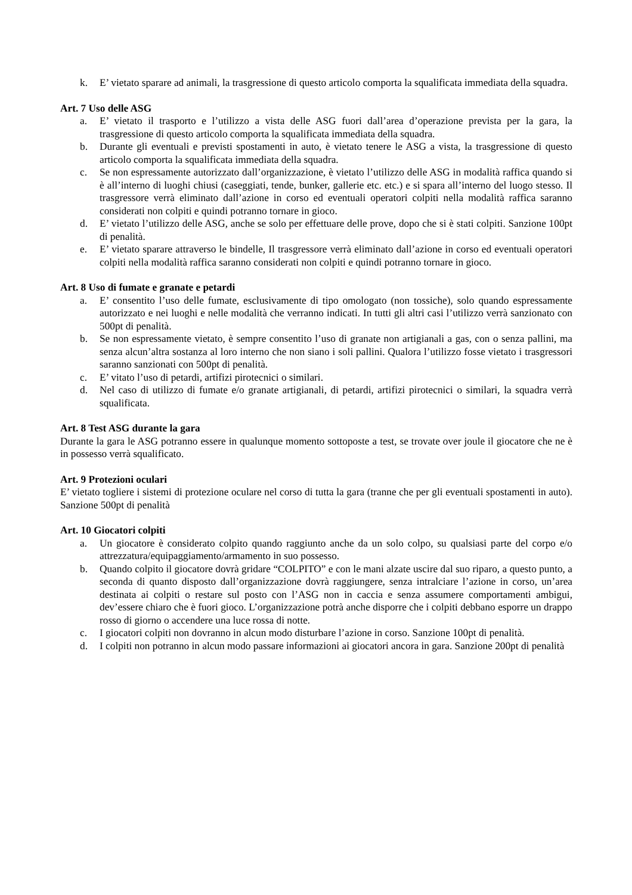k. E’ vietato sparare ad animali, la trasgressione di questo articolo comporta la squalificata immediata della squadra.
Art. 7 Uso delle ASG
a. E’ vietato il trasporto e l’utilizzo a vista delle ASG fuori dall’area d’operazione prevista per la gara, la trasgressione di questo articolo comporta la squalificata immediata della squadra.
b. Durante gli eventuali e previsti spostamenti in auto, è vietato tenere le ASG a vista, la trasgressione di questo articolo comporta la squalificata immediata della squadra.
c. Se non espressamente autorizzato dall’organizzazione, è vietato l’utilizzo delle ASG in modalità raffica quando si è all’interno di luoghi chiusi (caseggiati, tende, bunker, gallerie etc. etc.) e si spara all’interno del luogo stesso. Il trasgressore verrà eliminato dall’azione in corso ed eventuali operatori colpiti nella modalità raffica saranno considerati non colpiti e quindi potranno tornare in gioco.
d. E’ vietato l’utilizzo delle ASG, anche se solo per effettuare delle prove, dopo che si è stati colpiti. Sanzione 100pt di penalità.
e. E’ vietato sparare attraverso le bindelle, Il trasgressore verrà eliminato dall’azione in corso ed eventuali operatori colpiti nella modalità raffica saranno considerati non colpiti e quindi potranno tornare in gioco.
Art. 8 Uso di fumate e granate e petardi
a. E’ consentito l’uso delle fumate, esclusivamente di tipo omologato (non tossiche), solo quando espressamente autorizzato e nei luoghi e nelle modalità che verranno indicati. In tutti gli altri casi l’utilizzo verrà sanzionato con 500pt di penalità.
b. Se non espressamente vietato, è sempre consentito l’uso di granate non artigianali a gas, con o senza pallini, ma senza alcun’altra sostanza al loro interno che non siano i soli pallini. Qualora l’utilizzo fosse vietato i trasgressori saranno sanzionati con 500pt di penalità.
c. E’ vitato l’uso di petardi, artifizi pirotecnici o similari.
d. Nel caso di utilizzo di fumate e/o granate artigianali, di petardi, artifizi pirotecnici o similari, la squadra verrà squalificata.
Art. 8 Test ASG durante la gara
Durante la gara le ASG potranno essere in qualunque momento sottoposte a test, se trovate over joule il giocatore che ne è in possesso verrà squalificato.
Art. 9 Protezioni oculari
E’ vietato togliere i sistemi di protezione oculare nel corso di tutta la gara (tranne che per gli eventuali spostamenti in auto). Sanzione 500pt di penalità
Art. 10 Giocatori colpiti
a. Un giocatore è considerato colpito quando raggiunto anche da un solo colpo, su qualsiasi parte del corpo e/o attrezzatura/equipaggiamento/armamento in suo possesso.
b. Quando colpito il giocatore dovrà gridare “COLPITO” e con le mani alzate uscire dal suo riparo, a questo punto, a seconda di quanto disposto dall’organizzazione dovrà raggiungere, senza intralciare l’azione in corso, un’area destinata ai colpiti o restare sul posto con l’ASG non in caccia e senza assumere comportamenti ambigui, dev’essere chiaro che è fuori gioco. L’organizzazione potrà anche disporre che i colpiti debbano esporre un drappo rosso di giorno o accendere una luce rossa di notte.
c. I giocatori colpiti non dovranno in alcun modo disturbare l’azione in corso. Sanzione 100pt di penalità.
d. I colpiti non potranno in alcun modo passare informazioni ai giocatori ancora in gara. Sanzione 200pt di penalità